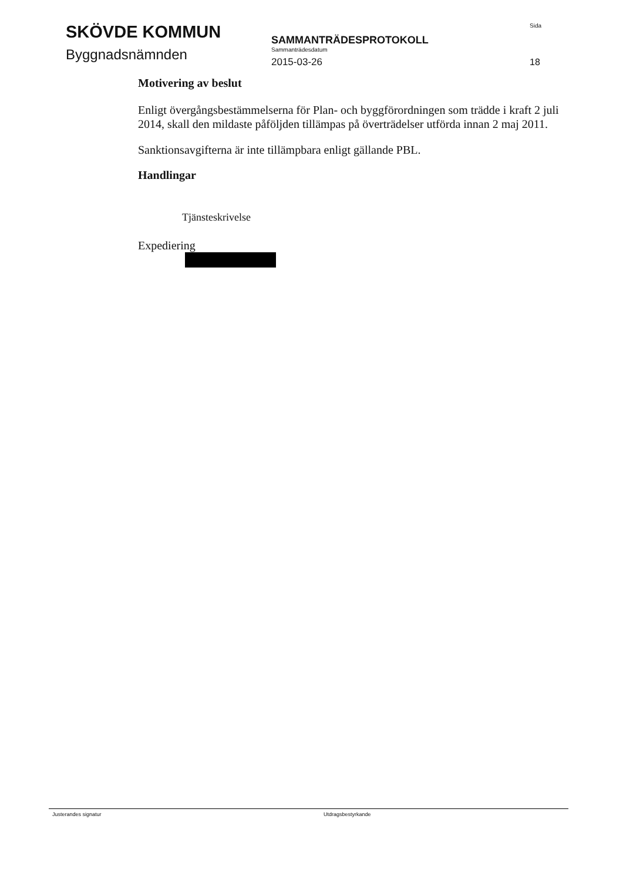SKÖVDE KOMMUN
Byggnadsnämnden
SAMMANTRÄDESPROTOKOLL
Sammanträdesdatum
2015-03-26
Sida
18
Motivering av beslut
Enligt övergångsbestämmelserna för Plan- och byggförordningen som trädde i kraft 2 juli 2014, skall den mildaste påföljden tillämpas på överträdelser utförda innan 2 maj 2011.
Sanktionsavgifterna är inte tillämpbara enligt gällande PBL.
Handlingar
Tjänsteskrivelse
Expediering
Justerandes signatur Utdragsbestyrkande